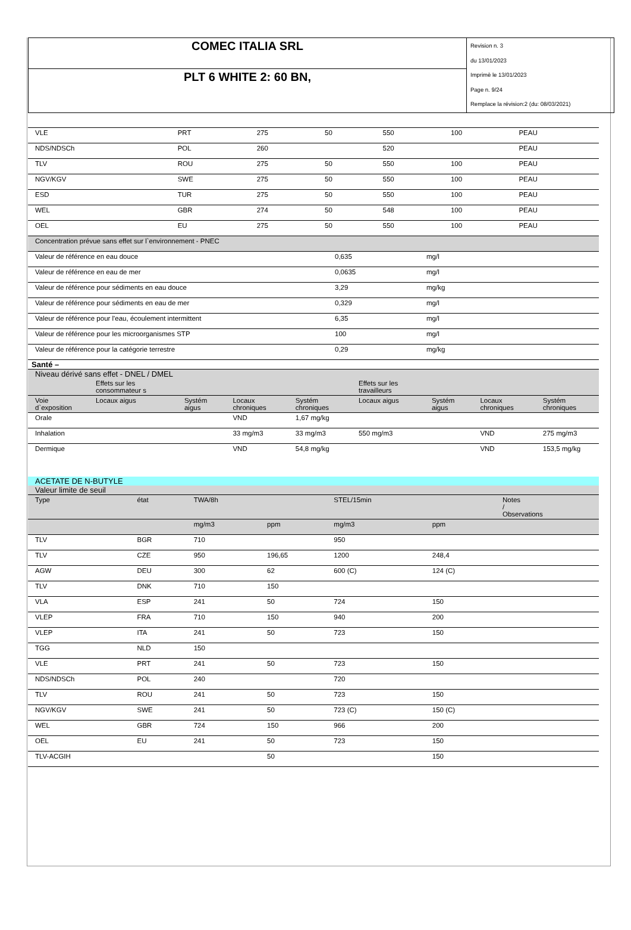| COMEC ITALIA SRL | Revision n. 3 du 13/01/2023 Imprimè le 13/01/2023 Page n. 9/24 Remplace la révision:2 (du: 08/03/2021) |
| PLT 6 WHITE 2: 60 BN, | |
| VLE | PRT | 275 | 50 | 550 | 100 | PEAU |
| NDS/NDSCh | POL | 260 | | 520 | | PEAU |
| TLV | ROU | 275 | 50 | 550 | 100 | PEAU |
| NGV/KGV | SWE | 275 | 50 | 550 | 100 | PEAU |
| ESD | TUR | 275 | 50 | 550 | 100 | PEAU |
| WEL | GBR | 274 | 50 | 548 | 100 | PEAU |
| OEL | EU | 275 | 50 | 550 | 100 | PEAU |
| Concentration prévue sans effet sur l`environnement - PNEC | | |
| Valeur de référence en eau douce | 0,635 | mg/l |
| Valeur de référence en eau de mer | 0,0635 | mg/l |
| Valeur de référence pour sédiments en eau douce | 3,29 | mg/kg |
| Valeur de référence pour sédiments en eau de mer | 0,329 | mg/l |
| Valeur de référence pour l'eau, écoulement intermittent | 6,35 | mg/l |
| Valeur de référence pour les microorganismes STP | 100 | mg/l |
| Valeur de référence pour la catégorie terrestre | 0,29 | mg/kg |
Santé –
| Niveau dérivé sans effet - DNEL / DMEL | | | | | | | | |
| | Effets sur les consommateur s | | | | Effets sur les travailleurs | | | |
| Voie d`exposition | Locaux aigus | Systém aigus | Locaux chroniques | Systém chroniques | Locaux aigus | Systém aigus | Locaux chroniques | Systém chroniques |
| Orale | | | VND | 1,67 mg/kg | | | | |
| Inhalation | | | 33 mg/m3 | 33 mg/m3 | 550 mg/m3 | | VND | 275 mg/m3 |
| Dermique | | | VND | 54,8 mg/kg | | | VND | 153,5 mg/kg |
| ACETATE DE N-BUTYLE | | | | | | |
| Valeur limite de seuil | | | | | | |
| Type | état | TWA/8h | | STEL/15min | | Notes / Observations |
| | | mg/m3 | ppm | mg/m3 | ppm | |
| TLV | BGR | 710 | | 950 | | |
| TLV | CZE | 950 | 196,65 | 1200 | 248,4 | |
| AGW | DEU | 300 | 62 | 600 (C) | 124 (C) | |
| TLV | DNK | 710 | 150 | | | |
| VLA | ESP | 241 | 50 | 724 | 150 | |
| VLEP | FRA | 710 | 150 | 940 | 200 | |
| VLEP | ITA | 241 | 50 | 723 | 150 | |
| TGG | NLD | 150 | | | | |
| VLE | PRT | 241 | 50 | 723 | 150 | |
| NDS/NDSCh | POL | 240 | | 720 | | |
| TLV | ROU | 241 | 50 | 723 | 150 | |
| NGV/KGV | SWE | 241 | 50 | 723 (C) | 150 (C) | |
| WEL | GBR | 724 | 150 | 966 | 200 | |
| OEL | EU | 241 | 50 | 723 | 150 | |
| TLV-ACGIH | | | 50 | | 150 | |